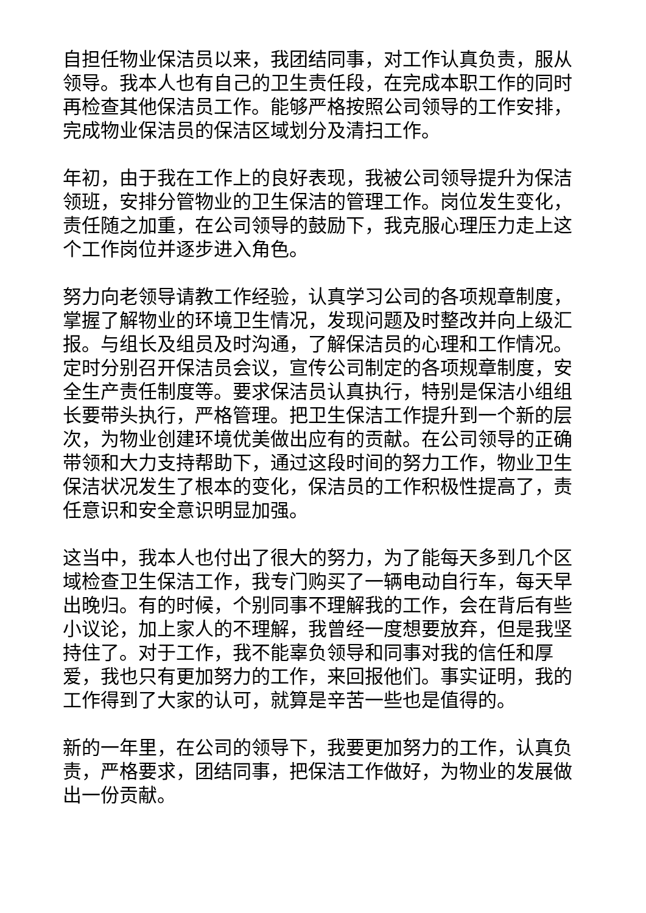自担任物业保洁员以来，我团结同事，对工作认真负责，服从领导。我本人也有自己的卫生责任段，在完成本职工作的同时再检查其他保洁员工作。能够严格按照公司领导的工作安排，完成物业保洁员的保洁区域划分及清扫工作。
年初，由于我在工作上的良好表现，我被公司领导提升为保洁领班，安排分管物业的卫生保洁的管理工作。岗位发生变化，责任随之加重，在公司领导的鼓励下，我克服心理压力走上这个工作岗位并逐步进入角色。
努力向老领导请教工作经验，认真学习公司的各项规章制度，掌握了解物业的环境卫生情况，发现问题及时整改并向上级汇报。与组长及组员及时沟通，了解保洁员的心理和工作情况。定时分别召开保洁员会议，宣传公司制定的各项规章制度，安全生产责任制度等。要求保洁员认真执行，特别是保洁小组组长要带头执行，严格管理。把卫生保洁工作提升到一个新的层次，为物业创建环境优美做出应有的贡献。在公司领导的正确带领和大力支持帮助下，通过这段时间的努力工作，物业卫生保洁状况发生了根本的变化，保洁员的工作积极性提高了，责任意识和安全意识明显加强。
这当中，我本人也付出了很大的努力，为了能每天多到几个区域检查卫生保洁工作，我专门购买了一辆电动自行车，每天早出晚归。有的时候，个别同事不理解我的工作，会在背后有些小议论，加上家人的不理解，我曾经一度想要放弃，但是我坚持住了。对于工作，我不能辜负领导和同事对我的信任和厚爱，我也只有更加努力的工作，来回报他们。事实证明，我的工作得到了大家的认可，就算是辛苦一些也是值得的。
新的一年里，在公司的领导下，我要更加努力的工作，认真负责，严格要求，团结同事，把保洁工作做好，为物业的发展做出一份贡献。